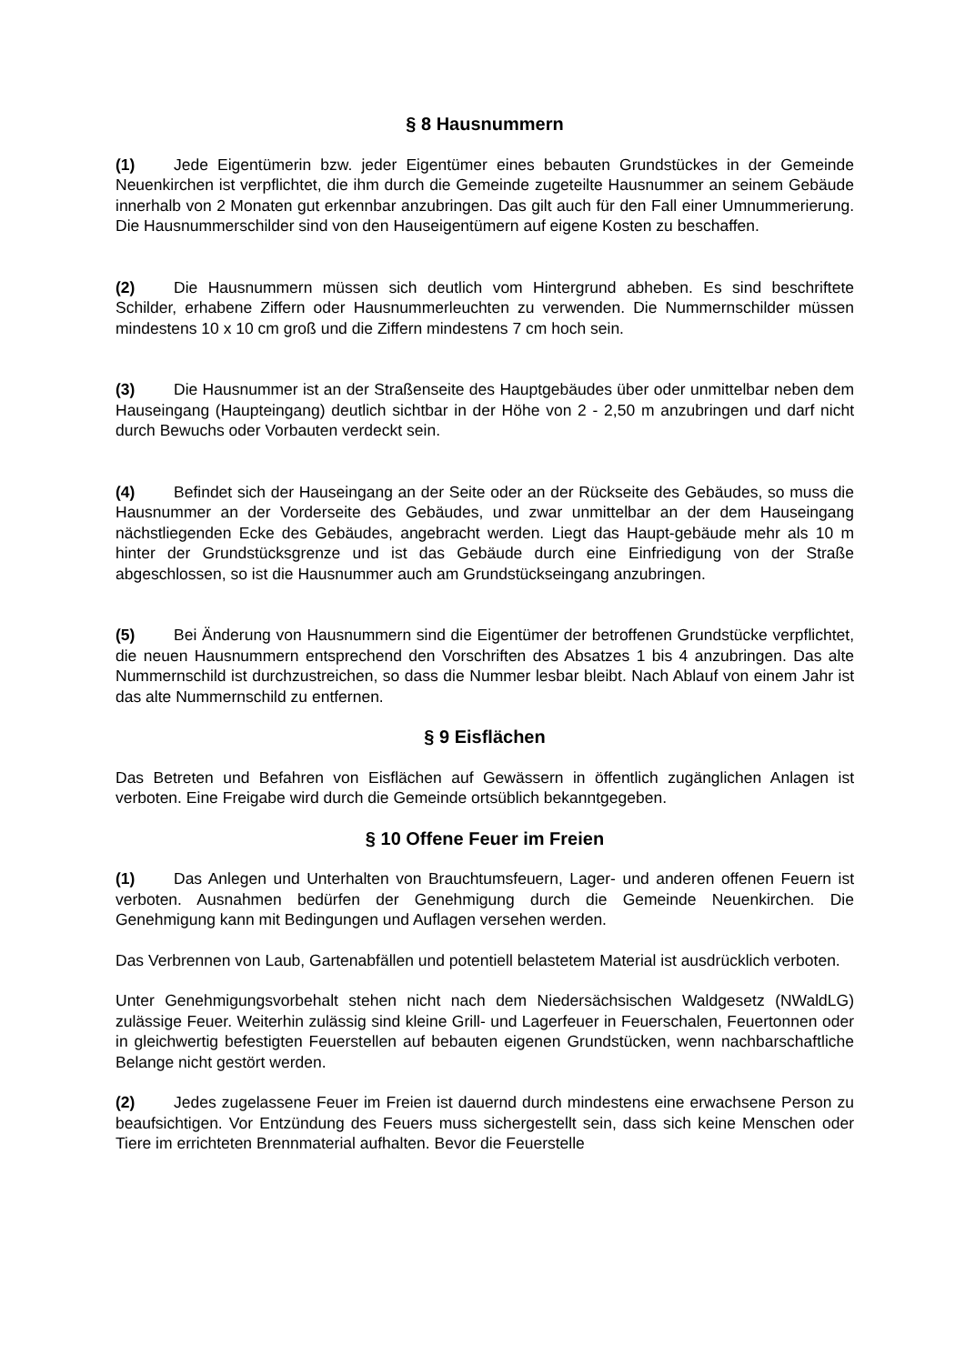§ 8 Hausnummern
(1) Jede Eigentümerin bzw. jeder Eigentümer eines bebauten Grundstückes in der Gemeinde Neuenkirchen ist verpflichtet, die ihm durch die Gemeinde zugeteilte Hausnummer an seinem Gebäude innerhalb von 2 Monaten gut erkennbar anzubringen. Das gilt auch für den Fall einer Umnummerierung. Die Hausnummerschilder sind von den Hauseigentümern auf eigene Kosten zu beschaffen.
(2) Die Hausnummern müssen sich deutlich vom Hintergrund abheben. Es sind beschriftete Schilder, erhabene Ziffern oder Hausnummerleuchten zu verwenden. Die Nummernschilder müssen mindestens 10 x 10 cm groß und die Ziffern mindestens 7 cm hoch sein.
(3) Die Hausnummer ist an der Straßenseite des Hauptgebäudes über oder unmittelbar neben dem Hauseingang (Haupteingang) deutlich sichtbar in der Höhe von 2 - 2,50 m anzubringen und darf nicht durch Bewuchs oder Vorbauten verdeckt sein.
(4) Befindet sich der Hauseingang an der Seite oder an der Rückseite des Gebäudes, so muss die Hausnummer an der Vorderseite des Gebäudes, und zwar unmittelbar an der dem Hauseingang nächstliegenden Ecke des Gebäudes, angebracht werden. Liegt das Haupt-gebäude mehr als 10 m hinter der Grundstücksgrenze und ist das Gebäude durch eine Einfriedigung von der Straße abgeschlossen, so ist die Hausnummer auch am Grundstückseingang anzubringen.
(5) Bei Änderung von Hausnummern sind die Eigentümer der betroffenen Grundstücke verpflichtet, die neuen Hausnummern entsprechend den Vorschriften des Absatzes 1 bis 4 anzubringen. Das alte Nummernschild ist durchzustreichen, so dass die Nummer lesbar bleibt. Nach Ablauf von einem Jahr ist das alte Nummernschild zu entfernen.
§ 9 Eisflächen
Das Betreten und Befahren von Eisflächen auf Gewässern in öffentlich zugänglichen Anlagen ist verboten. Eine Freigabe wird durch die Gemeinde ortsüblich bekanntgegeben.
§ 10 Offene Feuer im Freien
(1) Das Anlegen und Unterhalten von Brauchtumsfeuern, Lager- und anderen offenen Feuern ist verboten. Ausnahmen bedürfen der Genehmigung durch die Gemeinde Neuenkirchen. Die Genehmigung kann mit Bedingungen und Auflagen versehen werden.
Das Verbrennen von Laub, Gartenabfällen und potentiell belastetem Material ist ausdrücklich verboten.
Unter Genehmigungsvorbehalt stehen nicht nach dem Niedersächsischen Waldgesetz (NWaldLG) zulässige Feuer. Weiterhin zulässig sind kleine Grill- und Lagerfeuer in Feuerschalen, Feuertonnen oder in gleichwertig befestigten Feuerstellen auf bebauten eigenen Grundstücken, wenn nachbarschaftliche Belange nicht gestört werden.
(2) Jedes zugelassene Feuer im Freien ist dauernd durch mindestens eine erwachsene Person zu beaufsichtigen. Vor Entzündung des Feuers muss sichergestellt sein, dass sich keine Menschen oder Tiere im errichteten Brennmaterial aufhalten. Bevor die Feuerstelle